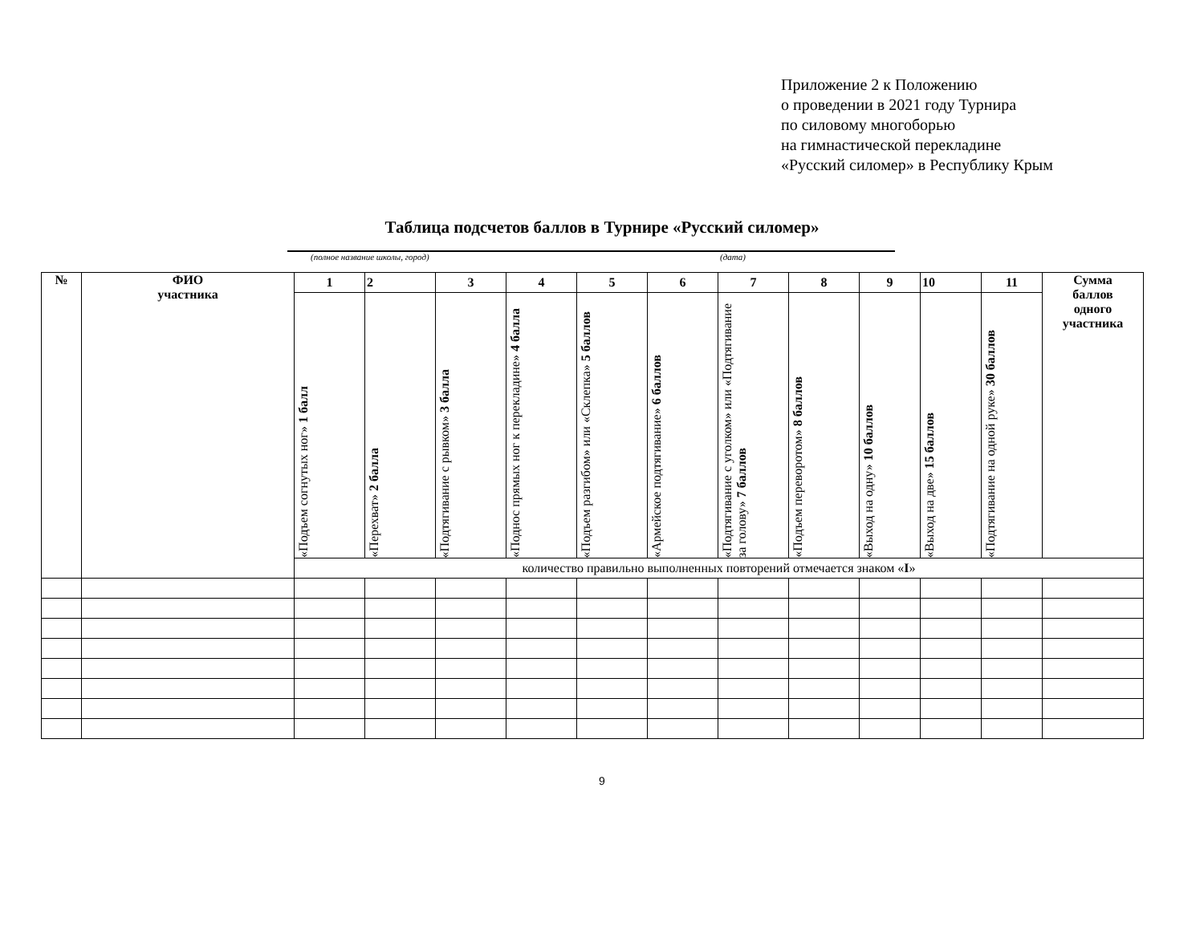Приложение 2 к Положению
о проведении в 2021 году Турнира
по силовому многоборью
на гимнастической перекладине
«Русский силомер» в Республику Крым
Таблица подсчетов баллов в Турнире «Русский силомер»
(полное название школы, город) (дата)
| № | ФИО участника | 1 | 2 | 3 | 4 | 5 | 6 | 7 | 8 | 9 | 10 | 11 | Сумма баллов одного участника |
| --- | --- | --- | --- | --- | --- | --- | --- | --- | --- | --- | --- | --- | --- |
| | | «Подъем согнутых ног» 1 балл | «Перехват» 2 балла | «Подтягивание с рывком» 3 балла | «Поднос прямых ног к перекладине» 4 балла | «Подъем разгибом» или «Склепка» 5 баллов | «Армейское подтягивание» 6 баллов | «Подтягивание с уголком» или «Подтягивание за голову» 7 баллов | «Подъем переворотом» 8 баллов | «Выход на одну» 10 баллов | «Выход на две» 15 баллов | «Подтягивание на одной руке» 30 баллов | |
| | | количество правильно выполненных повторений отмечается знаком « I » | | | | | | | | | | | |
9